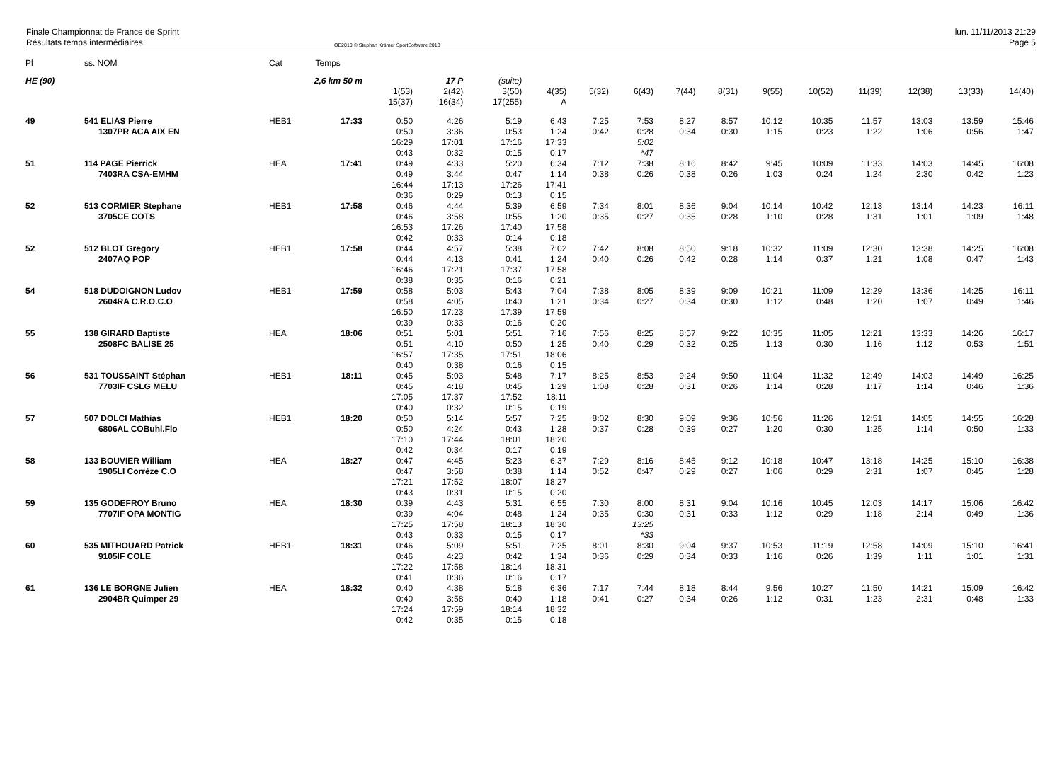Finale Championnat de France de Sprint
Résultats temps intermédiaires
OE2010 © Stephan Krämer SportSoftware 2013
lun. 11/11/2013 21:29
Page 5
| Pl | ss. NOM | Cat | Temps | | | | | | | | | | | | | | |
| HE (90) | | 2,6 km 50 m | | | 17 P | (suite) | | | | | | | | | | | |
| | | | | 1(53) 15(37) | 2(42) 16(34) | 3(50) 17(255) | 4(35) A | 5(32) | 6(43) | 7(44) | 8(31) | 9(55) | 10(52) | 11(39) | 12(38) | 13(33) | 14(40) |
| 49 | 541 ELIAS Pierre 1307PR ACA AIX EN | HEB1 | 17:33 | 0:50 0:50 16:29 0:43 | 4:26 3:36 17:01 0:32 | 5:19 0:53 17:16 0:15 | 6:43 1:24 17:33 0:17 | 7:25 0:42 | 7:53 0:28 5:02 *47 | 8:27 0:34 | 8:57 0:30 | 10:12 1:15 | 10:35 0:23 | 11:57 1:22 | 13:03 1:06 | 13:59 0:56 | 15:46 1:47 |
| 51 | 114 PAGE Pierrick 7403RA CSA-EMHM | HEA | 17:41 | 0:49 0:49 16:44 0:36 | 4:33 3:44 17:13 0:29 | 5:20 0:47 17:26 0:13 | 6:34 1:14 17:41 0:15 | 7:12 0:38 | 7:38 0:26 | 8:16 0:38 | 8:42 0:26 | 9:45 1:03 | 10:09 0:24 | 11:33 1:24 | 14:03 2:30 | 14:45 0:42 | 16:08 1:23 |
| 52 | 513 CORMIER Stephane 3705CE COTS | HEB1 | 17:58 | 0:46 0:46 16:53 0:42 | 4:44 3:58 17:26 0:33 | 5:39 0:55 17:40 0:14 | 6:59 1:20 17:58 0:18 | 7:34 0:35 | 8:01 0:27 | 8:36 0:35 | 9:04 0:28 | 10:14 1:10 | 10:42 0:28 | 12:13 1:31 | 13:14 1:01 | 14:23 1:09 | 16:11 1:48 |
| 52 | 512 BLOT Gregory 2407AQ POP | HEB1 | 17:58 | 0:44 0:44 16:46 0:38 | 4:57 4:13 17:21 0:35 | 5:38 0:41 17:37 0:16 | 7:02 1:24 17:58 0:21 | 7:42 0:40 | 8:08 0:26 | 8:50 0:42 | 9:18 0:28 | 10:32 1:14 | 11:09 0:37 | 12:30 1:21 | 13:38 1:08 | 14:25 0:47 | 16:08 1:43 |
| 54 | 518 DUDOIGNON Ludov 2604RA C.R.O.C.O | HEB1 | 17:59 | 0:58 0:58 16:50 0:39 | 5:03 4:05 17:23 0:33 | 5:43 0:40 17:39 0:16 | 7:04 1:21 17:59 0:20 | 7:38 0:34 | 8:05 0:27 | 8:39 0:34 | 9:09 0:30 | 10:21 1:12 | 11:09 0:48 | 12:29 1:20 | 13:36 1:07 | 14:25 0:49 | 16:11 1:46 |
| 55 | 138 GIRARD Baptiste 2508FC BALISE 25 | HEA | 18:06 | 0:51 0:51 16:57 0:40 | 5:01 4:10 17:35 0:38 | 5:51 0:50 17:51 0:16 | 7:16 1:25 18:06 0:15 | 7:56 0:40 | 8:25 0:29 | 8:57 0:32 | 9:22 0:25 | 10:35 1:13 | 11:05 0:30 | 12:21 1:16 | 13:33 1:12 | 14:26 0:53 | 16:17 1:51 |
| 56 | 531 TOUSSAINT Stéphan 7703IF CSLG MELU | HEB1 | 18:11 | 0:45 0:45 17:05 0:40 | 5:03 4:18 17:37 0:32 | 5:48 0:45 17:52 0:15 | 7:17 1:29 18:11 0:19 | 8:25 1:08 | 8:53 0:28 | 9:24 0:31 | 9:50 0:26 | 11:04 1:14 | 11:32 0:28 | 12:49 1:17 | 14:03 1:14 | 14:49 0:46 | 16:25 1:36 |
| 57 | 507 DOLCI Mathias 6806AL COBuhl.Flo | HEB1 | 18:20 | 0:50 0:50 17:10 0:42 | 5:14 4:24 17:44 0:34 | 5:57 0:43 18:01 0:17 | 7:25 1:28 18:20 0:19 | 8:02 0:37 | 8:30 0:28 | 9:09 0:39 | 9:36 0:27 | 10:56 1:20 | 11:26 0:30 | 12:51 1:25 | 14:05 1:14 | 14:55 0:50 | 16:28 1:33 |
| 58 | 133 BOUVIER William 1905LI Corrèze C.O | HEA | 18:27 | 0:47 0:47 17:21 0:43 | 4:45 3:58 17:52 0:31 | 5:23 0:38 18:07 0:15 | 6:37 1:14 18:27 0:20 | 7:29 0:52 | 8:16 0:47 | 8:45 0:29 | 9:12 0:27 | 10:18 1:06 | 10:47 0:29 | 13:18 2:31 | 14:25 1:07 | 15:10 0:45 | 16:38 1:28 |
| 59 | 135 GODEFROY Bruno 7707IF OPA MONTIG | HEA | 18:30 | 0:39 0:39 17:25 0:43 | 4:43 4:04 17:58 0:33 | 5:31 0:48 18:13 0:15 | 6:55 1:24 18:30 0:17 | 7:30 0:35 | 8:00 0:30 13:25 *33 | 8:31 0:31 | 9:04 0:33 | 10:16 1:12 | 10:45 0:29 | 12:03 1:18 | 14:17 2:14 | 15:06 0:49 | 16:42 1:36 |
| 60 | 535 MITHOUARD Patrick 9105IF COLE | HEB1 | 18:31 | 0:46 0:46 17:22 0:41 | 5:09 4:23 17:58 0:36 | 5:51 0:42 18:14 0:16 | 7:25 1:34 18:31 0:17 | 8:01 0:36 | 8:30 0:29 | 9:04 0:34 | 9:37 0:33 | 10:53 1:16 | 11:19 0:26 | 12:58 1:39 | 14:09 1:11 | 15:10 1:01 | 16:41 1:31 |
| 61 | 136 LE BORGNE Julien 2904BR Quimper 29 | HEA | 18:32 | 0:40 0:40 17:24 0:42 | 4:38 3:58 17:59 0:35 | 5:18 0:40 18:14 0:15 | 6:36 1:18 18:32 0:18 | 7:17 0:41 | 7:44 0:27 | 8:18 0:34 | 8:44 0:26 | 9:56 1:12 | 10:27 0:31 | 11:50 1:23 | 14:21 2:31 | 15:09 0:48 | 16:42 1:33 |